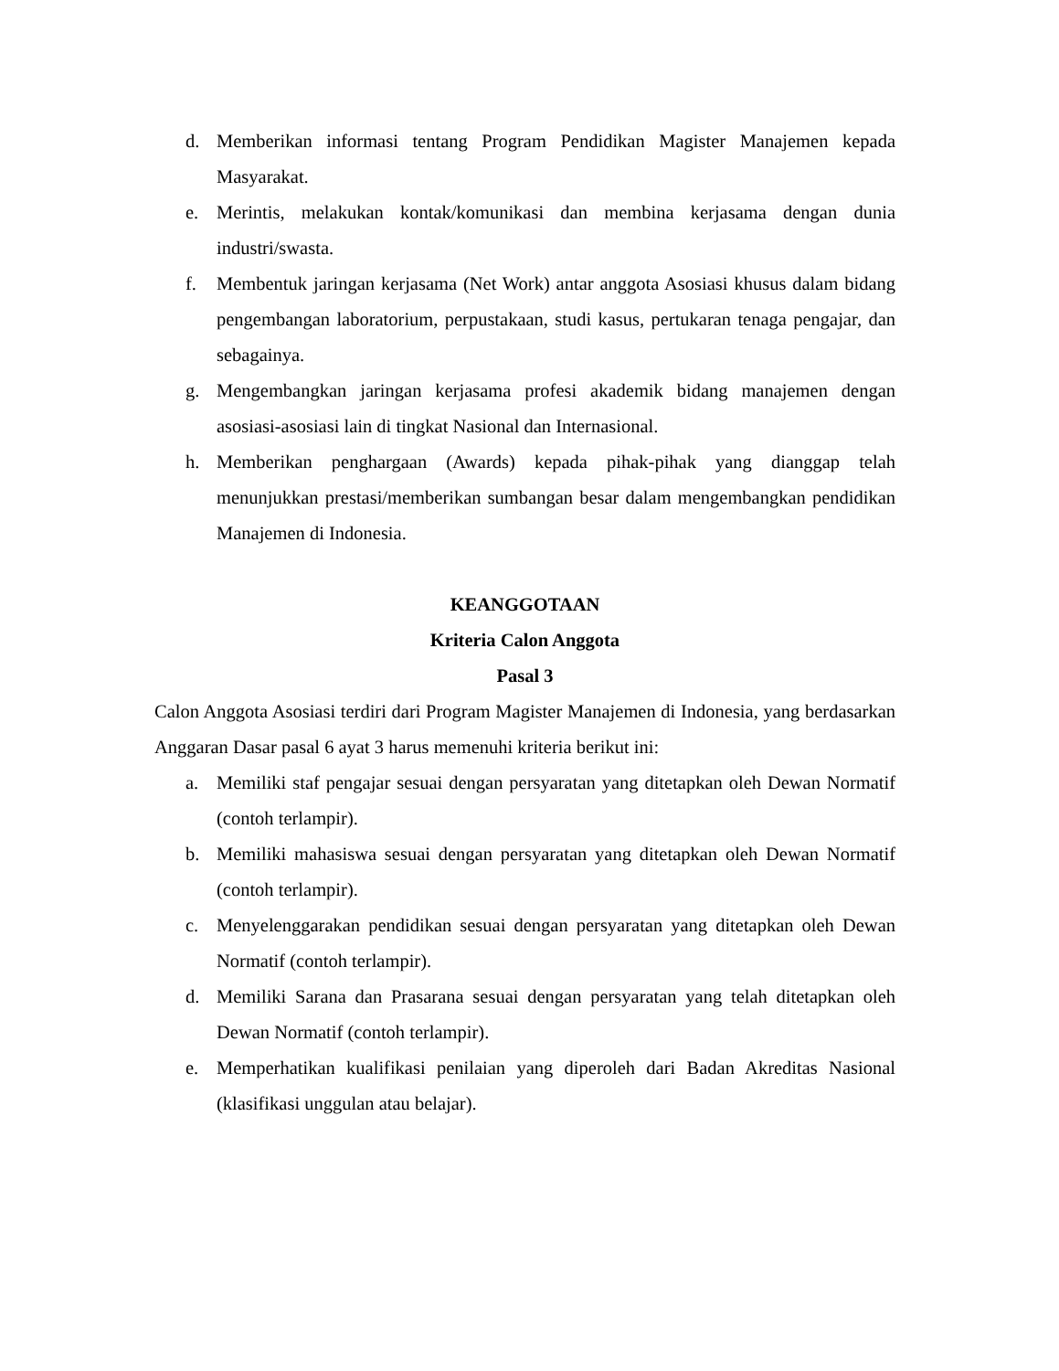d. Memberikan informasi tentang Program Pendidikan Magister Manajemen kepada Masyarakat.
e. Merintis, melakukan kontak/komunikasi dan membina kerjasama dengan dunia industri/swasta.
f. Membentuk jaringan kerjasama (Net Work) antar anggota Asosiasi khusus dalam bidang pengembangan laboratorium, perpustakaan, studi kasus, pertukaran tenaga pengajar, dan sebagainya.
g. Mengembangkan jaringan kerjasama profesi akademik bidang manajemen dengan asosiasi-asosiasi lain di tingkat Nasional dan Internasional.
h. Memberikan penghargaan (Awards) kepada pihak-pihak yang dianggap telah menunjukkan prestasi/memberikan sumbangan besar dalam mengembangkan pendidikan Manajemen di Indonesia.
KEANGGOTAAN
Kriteria Calon Anggota
Pasal 3
Calon Anggota Asosiasi terdiri dari Program Magister Manajemen di Indonesia, yang berdasarkan Anggaran Dasar pasal 6 ayat 3 harus memenuhi kriteria berikut ini:
a. Memiliki staf pengajar sesuai dengan persyaratan yang ditetapkan oleh Dewan Normatif (contoh terlampir).
b. Memiliki mahasiswa sesuai dengan persyaratan yang ditetapkan oleh Dewan Normatif (contoh terlampir).
c. Menyelenggarakan pendidikan sesuai dengan persyaratan yang ditetapkan oleh Dewan Normatif (contoh terlampir).
d. Memiliki Sarana dan Prasarana sesuai dengan persyaratan yang telah ditetapkan oleh Dewan Normatif (contoh terlampir).
e. Memperhatikan kualifikasi penilaian yang diperoleh dari Badan Akreditas Nasional (klasifikasi unggulan atau belajar).